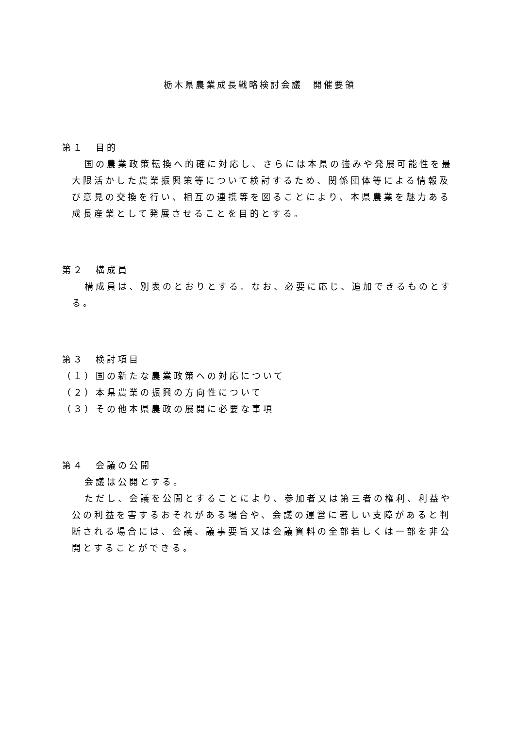栃木県農業成長戦略検討会議　開催要領
第１　目的
国の農業政策転換へ的確に対応し、さらには本県の強みや発展可能性を最大限活かした農業振興策等について検討するため、関係団体等による情報及び意見の交換を行い、相互の連携等を図ることにより、本県農業を魅力ある成長産業として発展させることを目的とする。
第２　構成員
構成員は、別表のとおりとする。なお、必要に応じ、追加できるものとする。
第３　検討項目
（１）国の新たな農業政策への対応について
（２）本県農業の振興の方向性について
（３）その他本県農政の展開に必要な事項
第４　会議の公開
会議は公開とする。
ただし、会議を公開とすることにより、参加者又は第三者の権利、利益や公の利益を害するおそれがある場合や、会議の運営に著しい支障があると判断される場合には、会議、議事要旨又は会議資料の全部若しくは一部を非公開とすることができる。